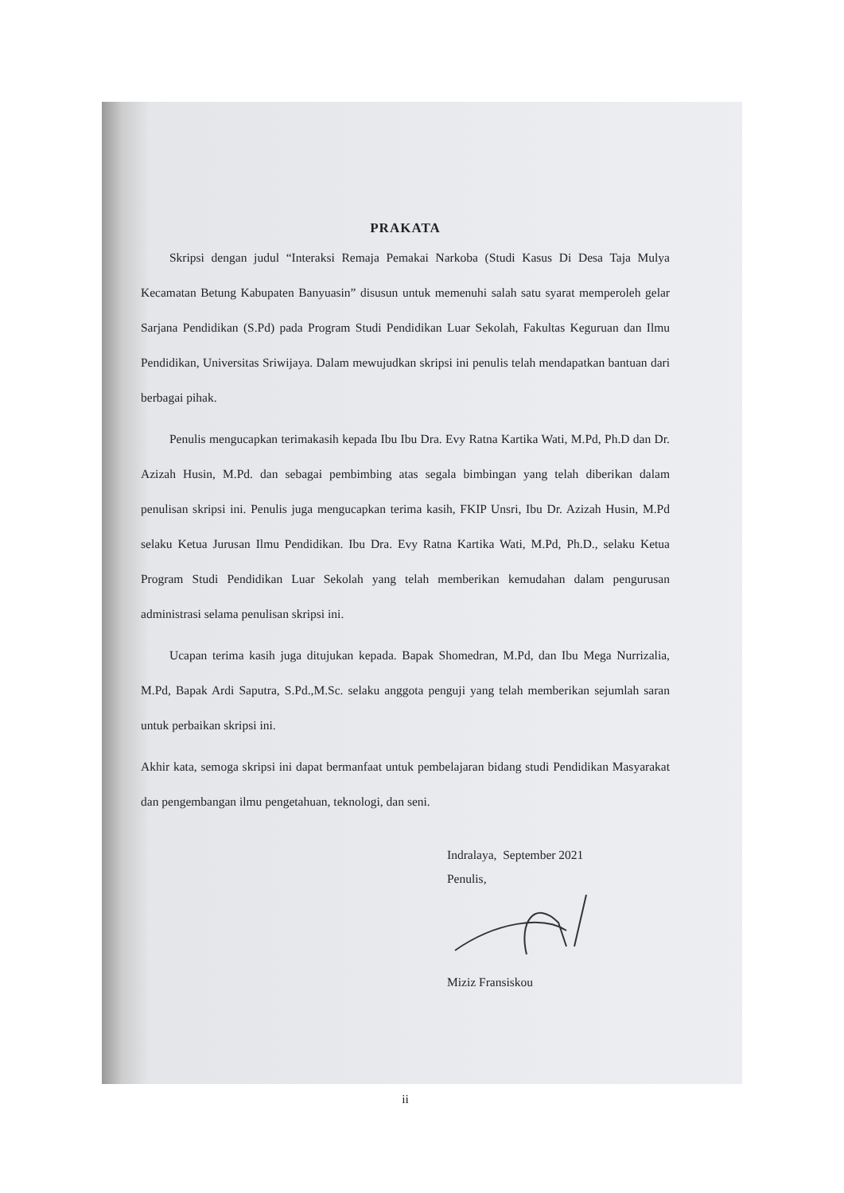PRAKATA
Skripsi dengan judul “Interaksi Remaja Pemakai Narkoba (Studi Kasus Di Desa Taja Mulya Kecamatan Betung Kabupaten Banyuasin” disusun untuk memenuhi salah satu syarat memperoleh gelar Sarjana Pendidikan (S.Pd) pada Program Studi Pendidikan Luar Sekolah, Fakultas Keguruan dan Ilmu Pendidikan, Universitas Sriwijaya. Dalam mewujudkan skripsi ini penulis telah mendapatkan bantuan dari berbagai pihak.
Penulis mengucapkan terimakasih kepada Ibu Ibu Dra. Evy Ratna Kartika Wati, M.Pd, Ph.D dan Dr. Azizah Husin, M.Pd. dan sebagai pembimbing atas segala bimbingan yang telah diberikan dalam penulisan skripsi ini. Penulis juga mengucapkan terima kasih, FKIP Unsri, Ibu Dr. Azizah Husin, M.Pd selaku Ketua Jurusan Ilmu Pendidikan. Ibu Dra. Evy Ratna Kartika Wati, M.Pd, Ph.D., selaku Ketua Program Studi Pendidikan Luar Sekolah yang telah memberikan kemudahan dalam pengurusan administrasi selama penulisan skripsi ini.
Ucapan terima kasih juga ditujukan kepada. Bapak Shomedran, M.Pd, dan Ibu Mega Nurrizalia, M.Pd, Bapak Ardi Saputra, S.Pd.,M.Sc. selaku anggota penguji yang telah memberikan sejumlah saran untuk perbaikan skripsi ini.
Akhir kata, semoga skripsi ini dapat bermanfaat untuk pembelajaran bidang studi Pendidikan Masyarakat dan pengembangan ilmu pengetahuan, teknologi, dan seni.
Indralaya, September 2021
Penulis,
Miziz Fransiskou
ii